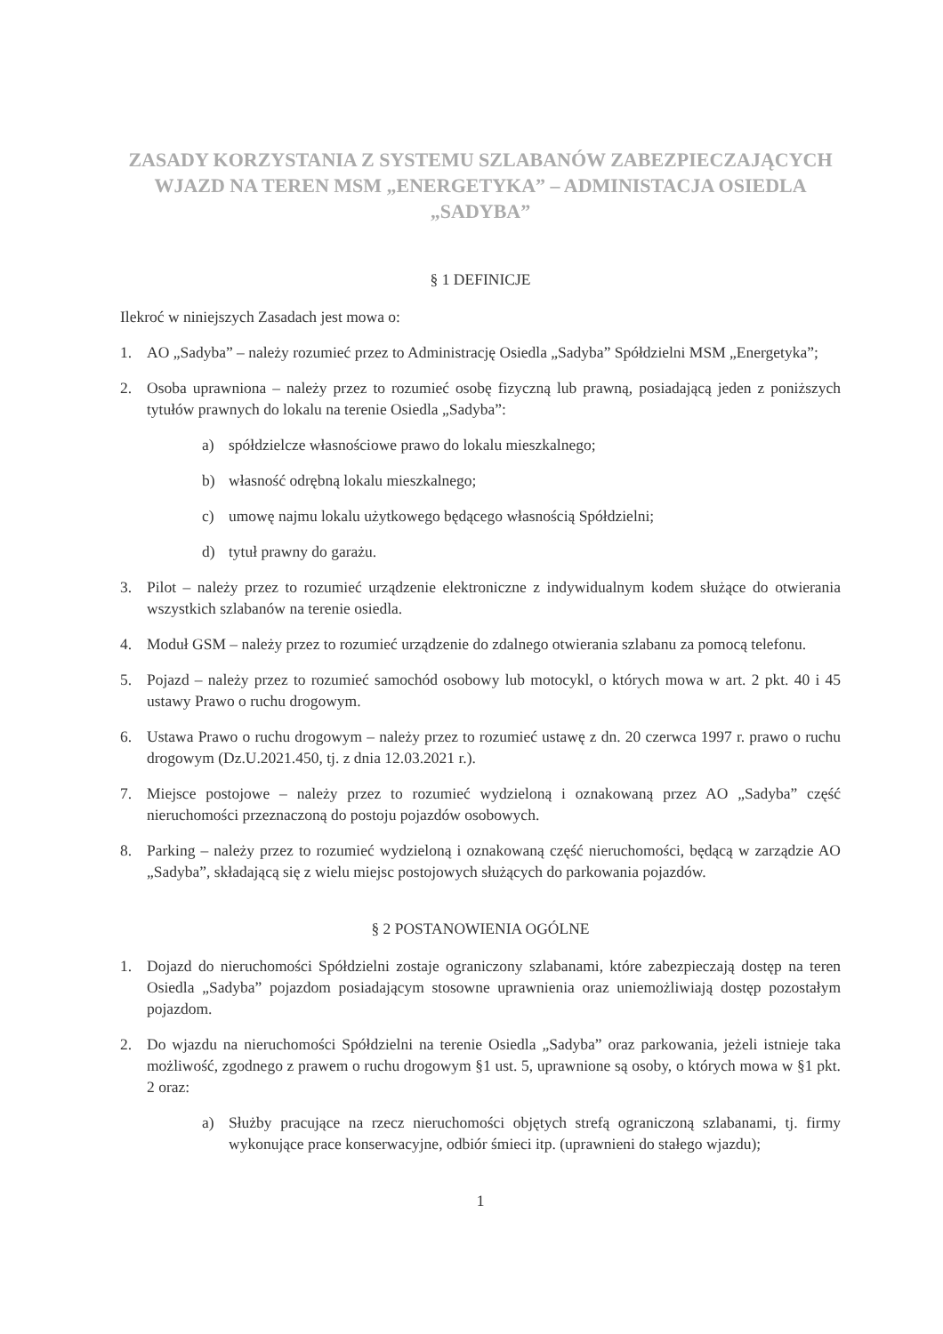ZASADY KORZYSTANIA Z SYSTEMU SZLABANÓW ZABEZPIECZAJĄCYCH WJAZD NA TEREN MSM „ENERGETYKA” – ADMINISTACJA OSIEDLA „SADYBA”
§ 1 DEFINICJE
Ilekroć w niniejszych Zasadach jest mowa o:
1. AO „Sadyba” – należy rozumieć przez to Administrację Osiedla „Sadyba” Spółdzielni MSM „Energetyka”;
2. Osoba uprawniona – należy przez to rozumieć osobę fizyczną lub prawną, posiadającą jeden z poniższych tytułów prawnych do lokalu na terenie Osiedla „Sadyba”:
a) spółdzielcze własnościowe prawo do lokalu mieszkalnego;
b) własność odrębną lokalu mieszkalnego;
c) umowę najmu lokalu użytkowego będącego własnością Spółdzielni;
d) tytuł prawny do garażu.
3. Pilot – należy przez to rozumieć urządzenie elektroniczne z indywidualnym kodem służące do otwierania wszystkich szlabanów na terenie osiedla.
4. Moduł GSM – należy przez to rozumieć urządzenie do zdalnego otwierania szlabanu za pomocą telefonu.
5. Pojazd – należy przez to rozumieć samochód osobowy lub motocykl, o których mowa w art. 2 pkt. 40 i 45 ustawy Prawo o ruchu drogowym.
6. Ustawa Prawo o ruchu drogowym – należy przez to rozumieć ustawę z dn. 20 czerwca 1997 r. prawo o ruchu drogowym (Dz.U.2021.450, tj. z dnia 12.03.2021 r.).
7. Miejsce postojowe – należy przez to rozumieć wydzieloną i oznakowaną przez AO „Sadyba” część nieruchomości przeznaczoną do postoju pojazdów osobowych.
8. Parking – należy przez to rozumieć wydzieloną i oznakowaną część nieruchomości, będącą w zarządzie AO „Sadyba”, składającą się z wielu miejsc postojowych służących do parkowania pojazdów.
§ 2 POSTANOWIENIA OGÓLNE
1. Dojazd do nieruchomości Spółdzielni zostaje ograniczony szlabanami, które zabezpieczają dostęp na teren Osiedla „Sadyba” pojazdom posiadającym stosowne uprawnienia oraz uniemożliwiają dostęp pozostałym pojazdom.
2. Do wjazdu na nieruchomości Spółdzielni na terenie Osiedla „Sadyba” oraz parkowania, jeżeli istnieje taka możliwość, zgodnego z prawem o ruchu drogowym §1 ust. 5, uprawnione są osoby, o których mowa w §1 pkt. 2 oraz:
a) Służby pracujące na rzecz nieruchomości objętych strefą ograniczoną szlabanami, tj. firmy wykonujące prace konserwacyjne, odbiór śmieci itp. (uprawnieni do stałego wjazdu);
1